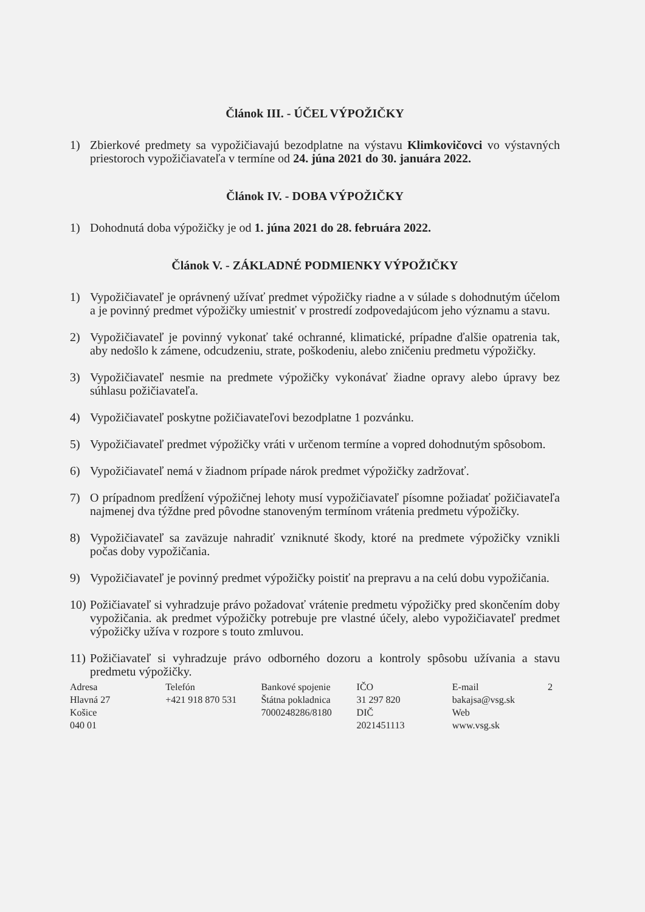Článok III. - ÚČEL VÝPOŽIČKY
1) Zbierkové predmety sa vypožičiavajú bezodplatne na výstavu Klimkovičovci vo výstavných priestoroch vypožičiavateľa v termíne od 24. júna 2021 do 30. januára 2022.
Článok IV. - DOBA VÝPOŽIČKY
1) Dohodnutá doba výpožičky je od 1. júna 2021 do 28. februára 2022.
Článok V. - ZÁKLADNÉ PODMIENKY VÝPOŽIČKY
1) Vypožičiavateľ je oprávnený užívať predmet výpožičky riadne a v súlade s dohodnutým účelom a je povinný predmet výpožičky umiestniť v prostredí zodpovedajúcom jeho významu a stavu.
2) Vypožičiavateľ je povinný vykonať také ochranné, klimatické, prípadne ďalšie opatrenia tak, aby nedošlo k zámene, odcudzeniu, strate, poškodeniu, alebo zničeniu predmetu výpožičky.
3) Vypožičiavateľ nesmie na predmete výpožičky vykonávať žiadne opravy alebo úpravy bez súhlasu požičiavateľa.
4) Vypožičiavateľ poskytne požičiavateľovi bezodplatne 1 pozvánku.
5) Vypožičiavateľ predmet výpožičky vráti v určenom termíne a vopred dohodnutým spôsobom.
6) Vypožičiavateľ nemá v žiadnom prípade nárok predmet výpožičky zadržovať.
7) O prípadnom predĺžení výpožičnej lehoty musí vypožičiavateľ písomne požiadať požičiavateľa najmenej dva týždne pred pôvodne stanoveným termínom vrátenia predmetu výpožičky.
8) Vypožičiavateľ sa zaväzuje nahradiť vzniknuté škody, ktoré na predmete výpožičky vznikli počas doby vypožičania.
9) Vypožičiavateľ je povinný predmet výpožičky poistiť na prepravu a na celú dobu vypožičania.
10) Požičiavateľ si vyhradzuje právo požadovať vrátenie predmetu výpožičky pred skončením doby vypožičania. ak predmet výpožičky potrebuje pre vlastné účely, alebo vypožičiavateľ predmet výpožičky užíva v rozpore s touto zmluvou.
11) Požičiavateľ si vyhradzuje právo odborného dozoru a kontroly spôsobu užívania a stavu predmetu výpožičky.
Adresa
Hlavná 27
Košice
040 01
Telefón
+421 918 870 531
Bankové spojenie
Štátna pokladnica
7000248286/8180
IČO
31 297 820
DIČ
2021451113
E-mail
bakajsa@vsg.sk
Web
www.vsg.sk
2